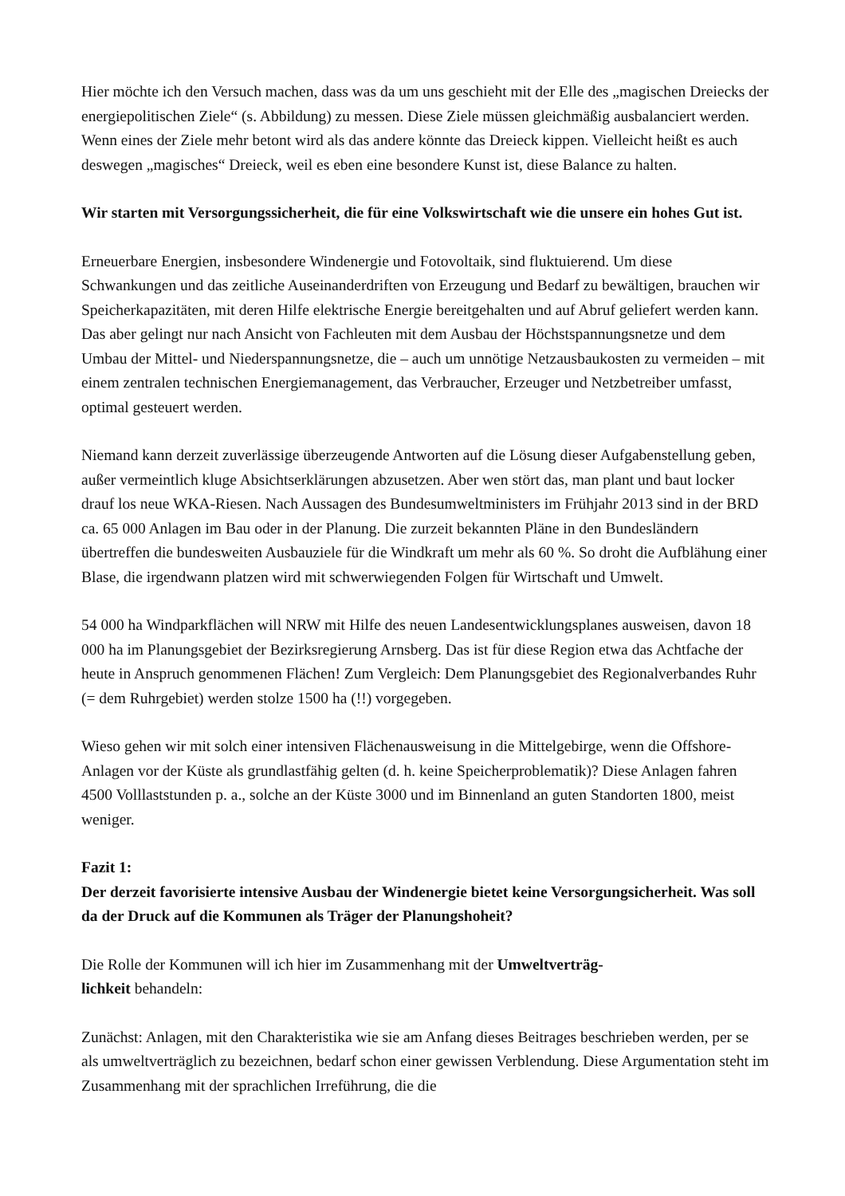Hier möchte ich den Versuch machen, dass was da um uns geschieht mit der Elle des „magischen Dreiecks der energiepolitischen Ziele“ (s. Abbildung) zu messen. Diese Ziele müssen gleichmäßig ausbalanciert werden. Wenn eines der Ziele mehr betont wird als das andere könnte das Dreieck kippen. Vielleicht heißt es auch deswegen „magisches“ Dreieck, weil es eben eine besondere Kunst ist, diese Balance zu halten.
Wir starten mit Versorgungssicherheit, die für eine Volkswirtschaft wie die unsere ein hohes Gut ist.
Erneuerbare Energien, insbesondere Windenergie und Fotovoltaik, sind fluktuierend. Um diese Schwankungen und das zeitliche Auseinanderdriften von Erzeugung und Bedarf zu bewältigen, brauchen wir Speicherkapazitäten, mit deren Hilfe elektrische Energie bereitgehalten und auf Abruf geliefert werden kann. Das aber gelingt nur nach Ansicht von Fachleuten mit dem Ausbau der Höchstspannungsnetze und dem Umbau der Mittel- und Niederspannungsnetze, die – auch um unnötige Netzausbaukosten zu vermeiden – mit einem zentralen technischen Energiemanagement, das Verbraucher, Erzeuger und Netzbetreiber umfasst, optimal gesteuert werden.
Niemand kann derzeit zuverlässige überzeugende Antworten auf die Lösung dieser Aufgabenstellung geben, außer vermeintlich kluge Absichtserklärungen abzusetzen. Aber wen stört das, man plant und baut locker drauf los neue WKA-Riesen. Nach Aussagen des Bundesumweltministers im Frühjahr 2013 sind in der BRD ca. 65 000 Anlagen im Bau oder in der Planung. Die zurzeit bekannten Pläne in den Bundesländern übertreffen die bundesweiten Ausbauziele für die Windkraft um mehr als 60 %. So droht die Aufblähung einer Blase, die irgendwann platzen wird mit schwerwiegenden Folgen für Wirtschaft und Umwelt.
54 000 ha Windparkflächen will NRW mit Hilfe des neuen Landesentwicklungsplanes ausweisen, davon 18 000 ha im Planungsgebiet der Bezirksregierung Arnsberg. Das ist für diese Region etwa das Achtfache der heute in Anspruch genommenen Flächen! Zum Vergleich: Dem Planungsgebiet des Regionalverbandes Ruhr (= dem Ruhrgebiet) werden stolze 1500 ha (!!) vorgegeben.
Wieso gehen wir mit solch einer intensiven Flächenausweisung in die Mittelgebirge, wenn die Offshore-Anlagen vor der Küste als grundlastfähig gelten (d. h. keine Speicherproblematik)? Diese Anlagen fahren 4500 Volllaststunden p. a., solche an der Küste 3000 und im Binnenland an guten Standorten 1800, meist weniger.
Fazit 1:
Der derzeit favorisierte intensive Ausbau der Windenergie bietet keine Versorgungsicherheit. Was soll da der Druck auf die Kommunen als Träger der Planungshoheit?
Die Rolle der Kommunen will ich hier im Zusammenhang mit der Umweltverträg-
lichkeit behandeln:
Zunächst: Anlagen, mit den Charakteristika wie sie am Anfang dieses Beitrages beschrieben werden, per se als umweltverträglich zu bezeichnen, bedarf schon einer gewissen Verblendung. Diese Argumentation steht im Zusammenhang mit der sprachlichen Irreführung, die die